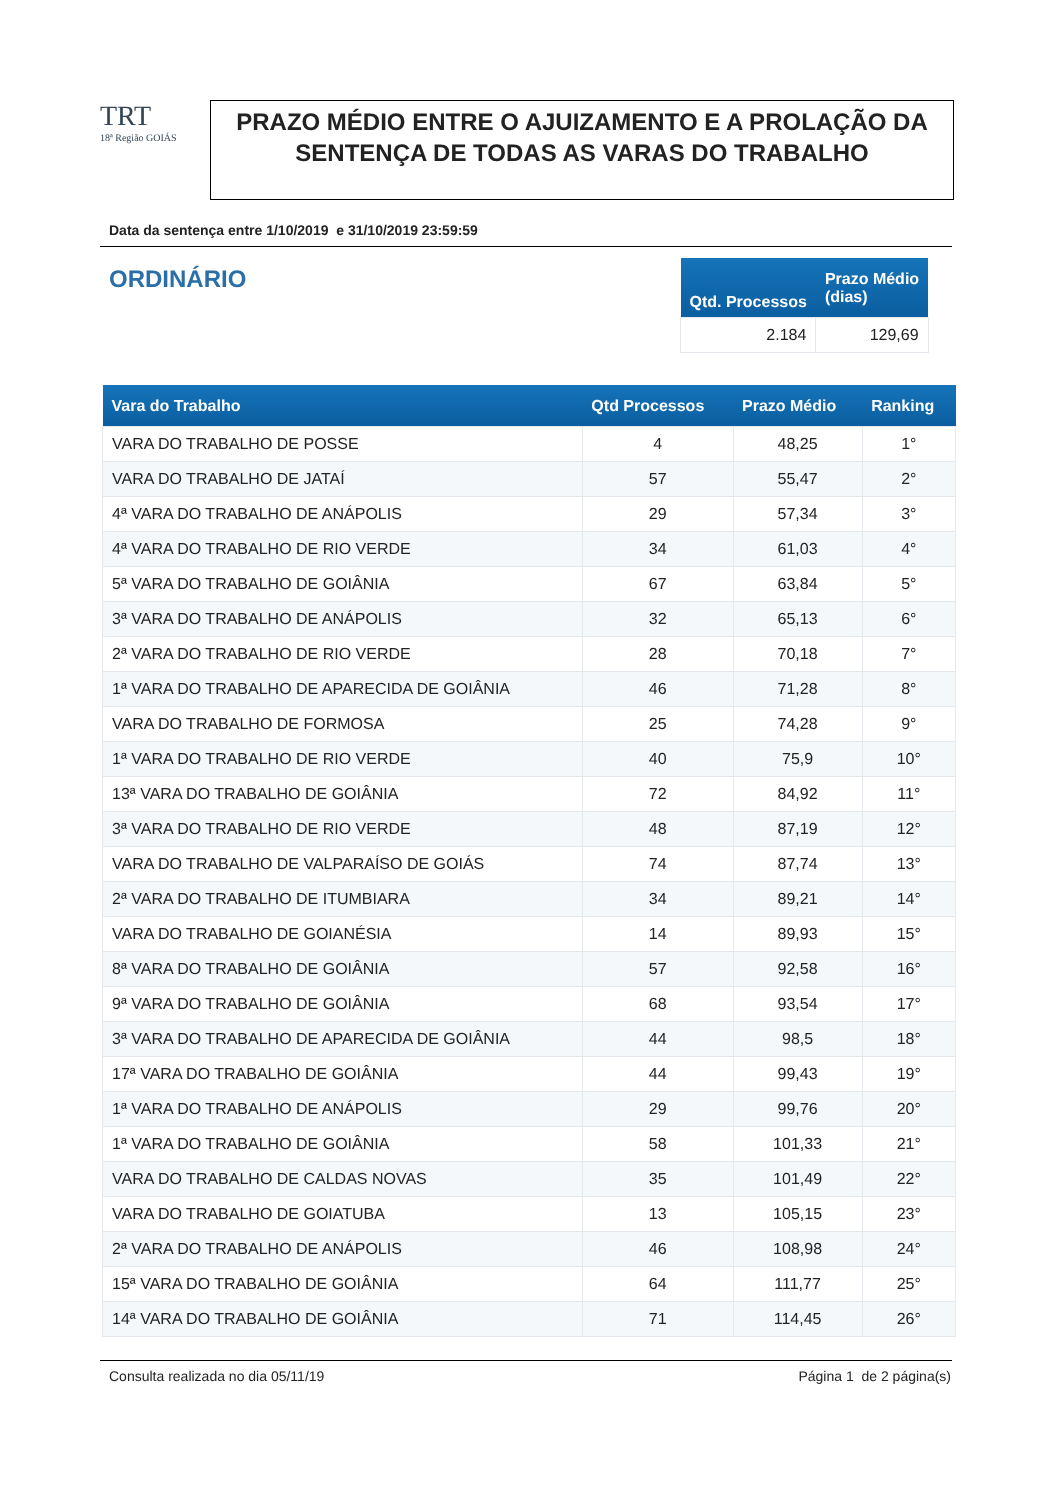TRT
18ª Região GOIÁS
PRAZO MÉDIO ENTRE O AJUIZAMENTO E A PROLAÇÃO DA SENTENÇA DE TODAS AS VARAS DO TRABALHO
Data da sentença entre 1/10/2019 e 31/10/2019 23:59:59
ORDINÁRIO
| Qtd. Processos | Prazo Médio (dias) |
| --- | --- |
| 2.184 | 129,69 |
| Vara do Trabalho | Qtd Processos | Prazo Médio | Ranking |
| --- | --- | --- | --- |
| VARA DO TRABALHO DE POSSE | 4 | 48,25 | 1° |
| VARA DO TRABALHO DE JATAÍ | 57 | 55,47 | 2° |
| 4ª VARA DO TRABALHO DE ANÁPOLIS | 29 | 57,34 | 3° |
| 4ª VARA DO TRABALHO DE RIO VERDE | 34 | 61,03 | 4° |
| 5ª VARA DO TRABALHO DE GOIÂNIA | 67 | 63,84 | 5° |
| 3ª VARA DO TRABALHO DE ANÁPOLIS | 32 | 65,13 | 6° |
| 2ª VARA DO TRABALHO DE RIO VERDE | 28 | 70,18 | 7° |
| 1ª VARA DO TRABALHO DE APARECIDA DE GOIÂNIA | 46 | 71,28 | 8° |
| VARA DO TRABALHO DE FORMOSA | 25 | 74,28 | 9° |
| 1ª VARA DO TRABALHO DE RIO VERDE | 40 | 75,9 | 10° |
| 13ª VARA DO TRABALHO DE GOIÂNIA | 72 | 84,92 | 11° |
| 3ª VARA DO TRABALHO DE RIO VERDE | 48 | 87,19 | 12° |
| VARA DO TRABALHO DE VALPARAÍSO DE GOIÁS | 74 | 87,74 | 13° |
| 2ª VARA DO TRABALHO DE ITUMBIARA | 34 | 89,21 | 14° |
| VARA DO TRABALHO DE GOIANÉSIA | 14 | 89,93 | 15° |
| 8ª VARA DO TRABALHO DE GOIÂNIA | 57 | 92,58 | 16° |
| 9ª VARA DO TRABALHO DE GOIÂNIA | 68 | 93,54 | 17° |
| 3ª VARA DO TRABALHO DE APARECIDA DE GOIÂNIA | 44 | 98,5 | 18° |
| 17ª VARA DO TRABALHO DE GOIÂNIA | 44 | 99,43 | 19° |
| 1ª VARA DO TRABALHO DE ANÁPOLIS | 29 | 99,76 | 20° |
| 1ª VARA DO TRABALHO DE GOIÂNIA | 58 | 101,33 | 21° |
| VARA DO TRABALHO DE CALDAS NOVAS | 35 | 101,49 | 22° |
| VARA DO TRABALHO DE GOIATUBA | 13 | 105,15 | 23° |
| 2ª VARA DO TRABALHO DE ANÁPOLIS | 46 | 108,98 | 24° |
| 15ª VARA DO TRABALHO DE GOIÂNIA | 64 | 111,77 | 25° |
| 14ª VARA DO TRABALHO DE GOIÂNIA | 71 | 114,45 | 26° |
Consulta realizada no dia 05/11/19 Página 1 de 2 página(s)